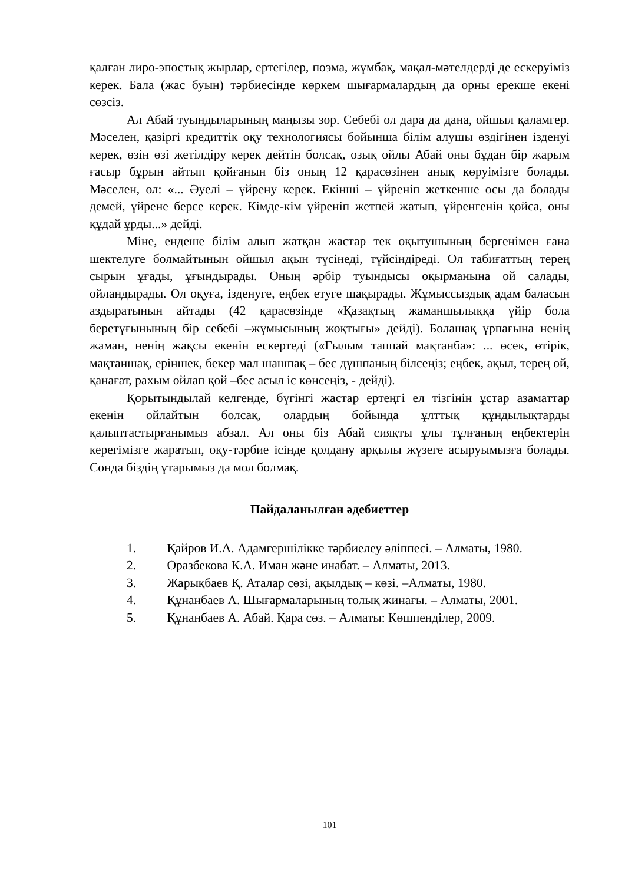қалған лиро-эпостық жырлар, ертегілер, поэма, жұмбақ, мақал-мәтелдерді де ескеруіміз керек. Бала (жас буын) тәрбиесінде көркем шығармалардың да орны ерекше екені сөзсіз.
Ал Абай туындыларының маңызы зор. Себебі ол дара да дана, ойшыл қаламгер. Мәселен, қазіргі кредиттік оқу технологиясы бойынша білім алушы өздігінен ізденуі керек, өзін өзі жетілдіру керек дейтін болсақ, озық ойлы Абай оны бұдан бір жарым ғасыр бұрын айтып қойғанын біз оның 12 қарасөзінен анық көруімізге болады. Мәселен, ол: «... Әуелі – үйрену керек. Екінші – үйреніп жеткенше осы да болады демей, үйрене берсе керек. Кімде-кім үйреніп жетпей жатып, үйренгенін қойса, оны құдай ұрды...» дейді.
Міне, ендеше білім алып жатқан жастар тек оқытушының бергенімен ғана шектелуге болмайтынын ойшыл ақын түсінеді, түйсіндіреді. Ол табиғаттың терең сырын ұғады, ұғындырады. Оның әрбір туындысы оқырманына ой салады, ойландырады. Ол оқуға, ізденуге, еңбек етуге шақырады. Жұмыссыздық адам баласын аздыратынын айтады (42 қарасөзінде «Қазақтың жаманшылыққа үйір бола беретұғынының бір себебі –жұмысының жоқтығы» дейді). Болашақ ұрпағына ненің жаман, ненің жақсы екенін ескертеді («Ғылым таппай мақтанба»: ... өсек, өтірік, мақтаншақ, еріншек, бекер мал шашпақ – бес дұшпаның білсеңіз; еңбек, ақыл, терең ой, қанағат, рахым ойлап қой –бес асыл іс көнсеңіз, - дейді).
Қорытындылай келгенде, бүгінгі жастар ертеңгі ел тізгінін ұстар азаматтар екенін ойлайтын болсақ, олардың бойында ұлттық құндылықтарды қалыптастырғанымыз абзал. Ал оны біз Абай сияқты ұлы тұлғаның еңбектерін керегімізге жаратып, оқу-тәрбие ісінде қолдану арқылы жүзеге асыруымызға болады. Сонда біздің ұтарымыз да мол болмақ.
Пайдаланылған әдебиеттер
1. Қайров И.А. Адамгершілікке тәрбиелеу әліппесі. – Алматы, 1980.
2. Оразбекова К.А. Иман және инабат. – Алматы, 2013.
3. Жарықбаев Қ. Аталар сөзі, ақылдық – көзі. –Алматы, 1980.
4. Құнанбаев А. Шығармаларының толық жинағы. – Алматы, 2001.
5. Құнанбаев А. Абай. Қара сөз. – Алматы: Көшпенділер, 2009.
101